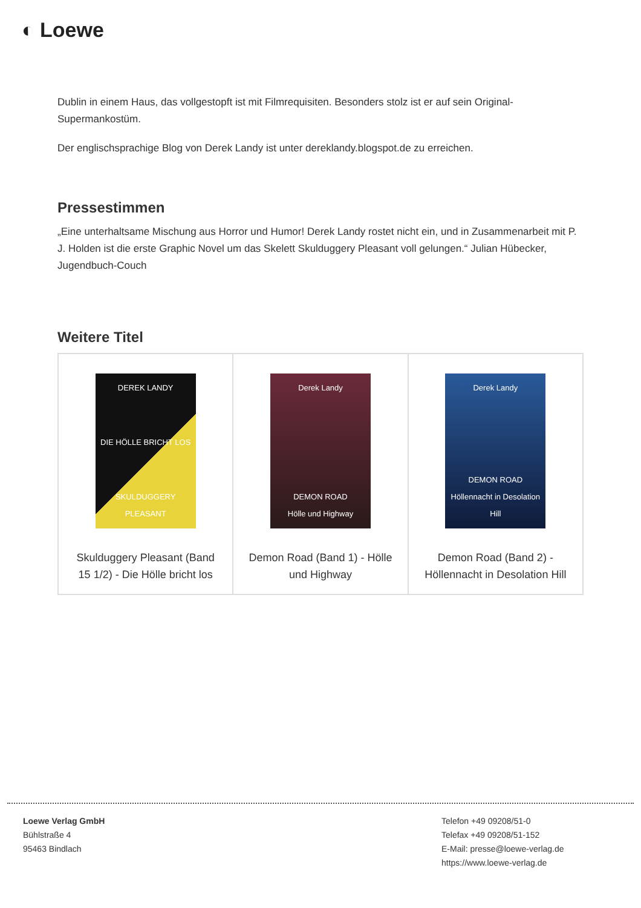◐ Loewe
Dublin in einem Haus, das vollgestopft ist mit Filmrequisiten. Besonders stolz ist er auf sein Original-Supermankostüm.
Der englischsprachige Blog von Derek Landy ist unter dereklandy.blogspot.de zu erreichen.
Pressestimmen
„Eine unterhaltsame Mischung aus Horror und Humor! Derek Landy rostet nicht ein, und in Zusammenarbeit mit P. J. Holden ist die erste Graphic Novel um das Skelett Skulduggery Pleasant voll gelungen.“ Julian Hübecker, Jugendbuch-Couch
Weitere Titel
| DEREK LANDY DIE HÖLLE BRICHT LOS SKULDUGGERY PLEASANT Skulduggery Pleasant (Band 15 1/2) - Die Hölle bricht los | Derek Landy DEMON ROAD Hölle und Highway Demon Road (Band 1) - Hölle und Highway | Derek Landy DEMON ROAD Höllennacht in Desolation Hill Demon Road (Band 2) - Höllennacht in Desolation Hill |
Loewe Verlag GmbH
Bühlstraße 4
95463 Bindlach
Telefon +49 09208/51-0
Telefax +49 09208/51-152
E-Mail: presse@loewe-verlag.de
https://www.loewe-verlag.de